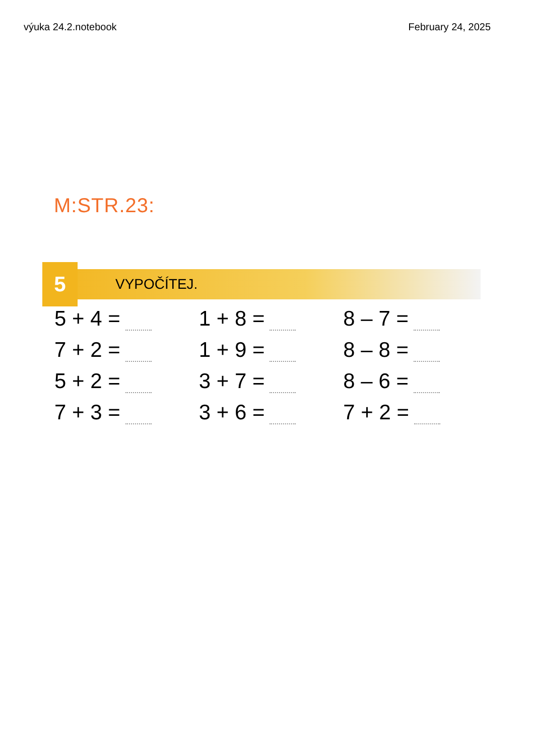výuka 24.2.notebook February 24, 2025
M:STR.23:
5
VYPOČÍTEJ.
5 + 4 =
1 + 8 =
8 – 7 =
7 + 2 =
1 + 9 =
8 – 8 =
5 + 2 =
3 + 7 =
8 – 6 =
7 + 3 =
3 + 6 =
7 + 2 =